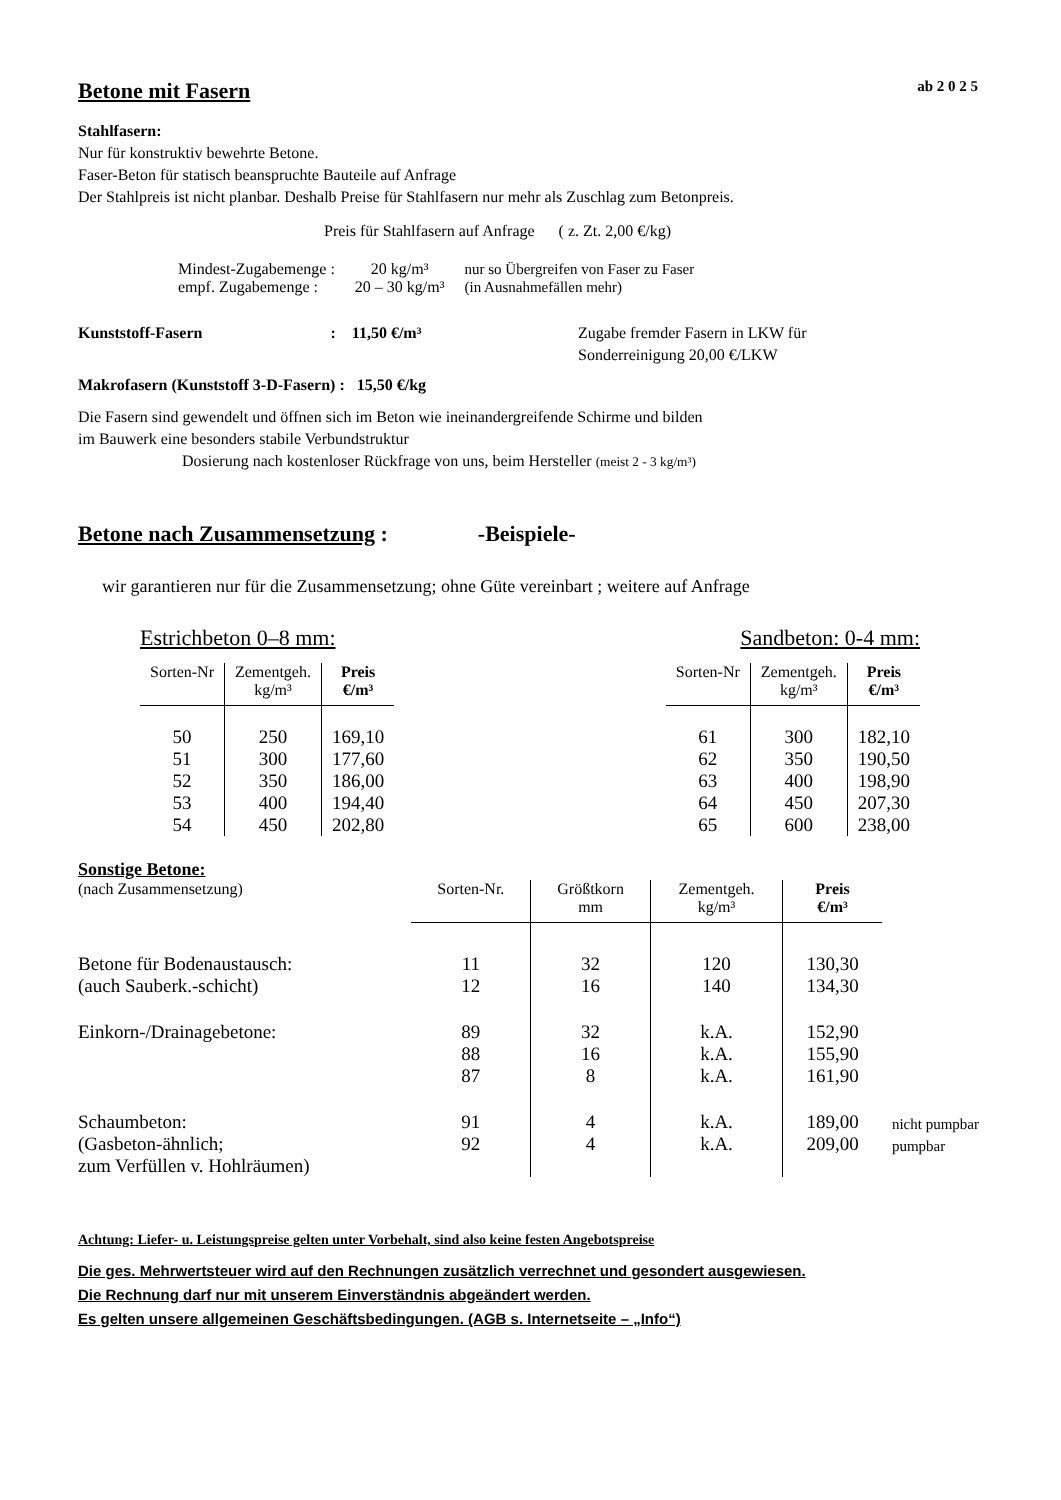Betone mit Fasern ab 2 0 2 5
Stahlfasern:
Nur für konstruktiv bewehrte Betone.
Faser-Beton für statisch beanspruchte Bauteile auf Anfrage
Der Stahlpreis ist nicht planbar. Deshalb Preise für Stahlfasern nur mehr als Zuschlag zum Betonpreis.
Preis für Stahlfasern auf Anfrage ( z. Zt. 2,00 €/kg)
| Mindest-Zugabemenge : | 20 kg/m³ | nur so Übergreifen von Faser zu Faser |
| empf. Zugabemenge : | 20 – 30 kg/m³ | (in Ausnahmefällen mehr) |
Kunststoff-Fasern : 11,50 €/m³
Zugabe fremder Fasern in LKW für
Sonderreinigung 20,00 €/LKW
Makrofasern (Kunststoff 3-D-Fasern) : 15,50 €/kg
Die Fasern sind gewendelt und öffnen sich im Beton wie ineinandergreifende Schirme und bilden
im Bauwerk eine besonders stabile Verbundstruktur
Dosierung nach kostenloser Rückfrage von uns, beim Hersteller (meist 2 - 3 kg/m³)
Betone nach Zusammensetzung : -Beispiele-
wir garantieren nur für die Zusammensetzung; ohne Güte vereinbart ; weitere auf Anfrage
Estrichbeton 0–8 mm:
| Sorten-Nr | Zementgeh. kg/m³ | Preis €/m³ |
| --- | --- | --- |
| 50 51 52 53 54 | 250 300 350 400 450 | 169,10 177,60 186,00 194,40 202,80 |
Sandbeton: 0-4 mm:
| Sorten-Nr | Zementgeh. kg/m³ | Preis €/m³ |
| --- | --- | --- |
| 61 62 63 64 65 | 300 350 400 450 600 | 182,10 190,50 198,90 207,30 238,00 |
Sonstige Betone:
| (nach Zusammensetzung) | Sorten-Nr. | Größtkorn mm | Zementgeh. kg/m³ | Preis €/m³ | |
| --- | --- | --- | --- | --- | --- |
| Betone für Bodenaustausch: (auch Sauberk.-schicht) | 11 12 | 32 16 | 120 140 | 130,30 134,30 | |
| Einkorn-/Drainagebetone: | 89 88 87 | 32 16 8 | k.A. k.A. k.A. | 152,90 155,90 161,90 | |
| Schaumbeton: (Gasbeton-ähnlich; zum Verfüllen v. Hohlräumen) | 91 92 | 4 4 | k.A. k.A. | 189,00 209,00 | nicht pumpbar pumpbar |
Achtung: Liefer- u. Leistungspreise gelten unter Vorbehalt, sind also keine festen Angebotspreise
Die ges. Mehrwertsteuer wird auf den Rechnungen zusätzlich verrechnet und gesondert ausgewiesen.
Die Rechnung darf nur mit unserem Einverständnis abgeändert werden.
Es gelten unsere allgemeinen Geschäftsbedingungen. (AGB s. Internetseite – „Info“)